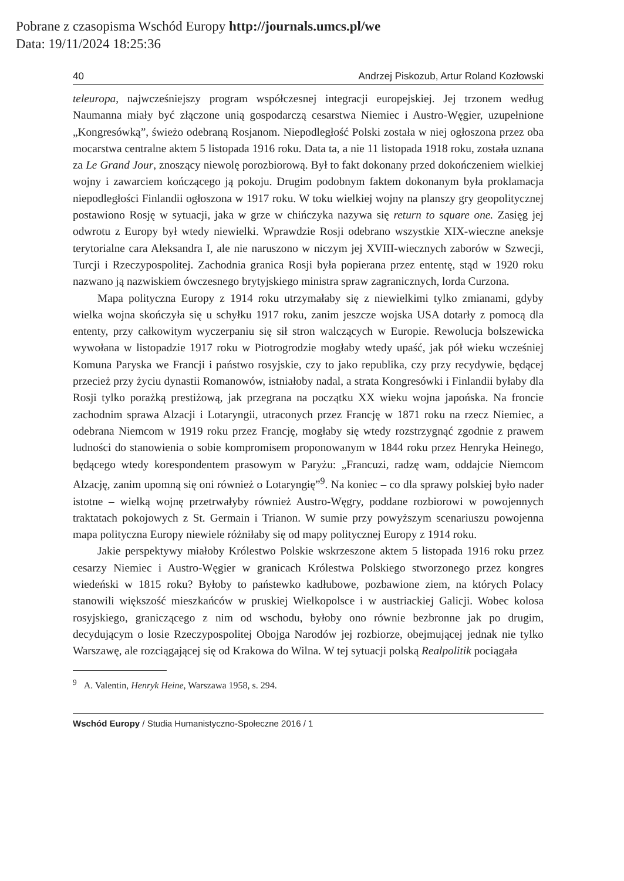Pobrane z czasopisma Wschód Europy http://journals.umcs.pl/we
Data: 19/11/2024 18:25:36
40 Andrzej Piskozub, Artur Roland Kozłowski
teleuropa, najwcześniejszy program współczesnej integracji europejskiej. Jej trzonem według Naumanna miały być złączone unią gospodarczą cesarstwa Niemiec i Austro-Węgier, uzupełnione „Kongresówką”, świeżo odebraną Rosjanom. Niepodległość Polski została w niej ogłoszona przez oba mocarstwa centralne aktem 5 listopada 1916 roku. Data ta, a nie 11 listopada 1918 roku, została uznana za Le Grand Jour, znoszący niewolę porozbiorową. Był to fakt dokonany przed dokończeniem wielkiej wojny i zawarciem kończącego ją pokoju. Drugim podobnym faktem dokonanym była proklamacja niepodległości Finlandii ogłoszona w 1917 roku. W toku wielkiej wojny na planszy gry geopolitycznej postawiono Rosję w sytuacji, jaka w grze w chińczyka nazywa się return to square one. Zasięg jej odwrotu z Europy był wtedy niewielki. Wprawdzie Rosji odebrano wszystkie XIX-wieczne aneksje terytorialne cara Aleksandra I, ale nie naruszono w niczym jej XVIII-wiecznych zaborów w Szwecji, Turcji i Rzeczypospolitej. Zachodnia granica Rosji była popierana przez ententę, stąd w 1920 roku nazwano ją nazwiskiem ówczesnego brytyjskiego ministra spraw zagranicznych, lorda Curzona.
Mapa polityczna Europy z 1914 roku utrzymałaby się z niewielkimi tylko zmianami, gdyby wielka wojna skończyła się u schyłku 1917 roku, zanim jeszcze wojska USA dotarły z pomocą dla ententy, przy całkowitym wyczerpaniu się sił stron walczących w Europie. Rewolucja bolszewicka wywołana w listopadzie 1917 roku w Piotrogrodzie mogłaby wtedy upaść, jak pół wieku wcześniej Komuna Paryska we Francji i państwo rosyjskie, czy to jako republika, czy przy recydywie, będącej przecież przy życiu dynastii Romanowów, istniałoby nadal, a strata Kongresówki i Finlandii byłaby dla Rosji tylko porażką prestiżową, jak przegrana na początku XX wieku wojna japońska. Na froncie zachodnim sprawa Alzacji i Lotaryngii, utraconych przez Francję w 1871 roku na rzecz Niemiec, a odebrana Niemcom w 1919 roku przez Francję, mogłaby się wtedy rozstrzygnąć zgodnie z prawem ludności do stanowienia o sobie kompromisem proponowanym w 1844 roku przez Henryka Heinego, będącego wtedy korespondentem prasowym w Paryżu: „Francuzi, radzę wam, oddajcie Niemcom Alzację, zanim upomną się oni również o Lotaryngię”<sup>9</sup>. Na koniec – co dla sprawy polskiej było nader istotne – wielką wojnę przetrwałyby również Austro-Węgry, poddane rozbiorowi w powojennych traktatach pokojowych z St. Germain i Trianon. W sumie przy powyższym scenariuszu powojenna mapa polityczna Europy niewiele różniłaby się od mapy politycznej Europy z 1914 roku.
Jakie perspektywy miałoby Królestwo Polskie wskrzeszone aktem 5 listopada 1916 roku przez cesarzy Niemiec i Austro-Węgier w granicach Królestwa Polskiego stworzonego przez kongres wiedeński w 1815 roku? Byłoby to państewko kadłubowe, pozbawione ziem, na których Polacy stanowili większość mieszkańców w pruskiej Wielkopolsce i w austriackiej Galicji. Wobec kolosa rosyjskiego, graniczącego z nim od wschodu, byłoby ono równie bezbronne jak po drugim, decydującym o losie Rzeczypospolitej Obojga Narodów jej rozbiorze, obejmującej jednak nie tylko Warszawę, ale rozciągającej się od Krakowa do Wilna. W tej sytuacji polską Realpolitik pociągała
<sup>9</sup> A. Valentin, Henryk Heine, Warszawa 1958, s. 294.
Wschód Europy / Studia Humanistyczno-Społeczne 2016 / 1